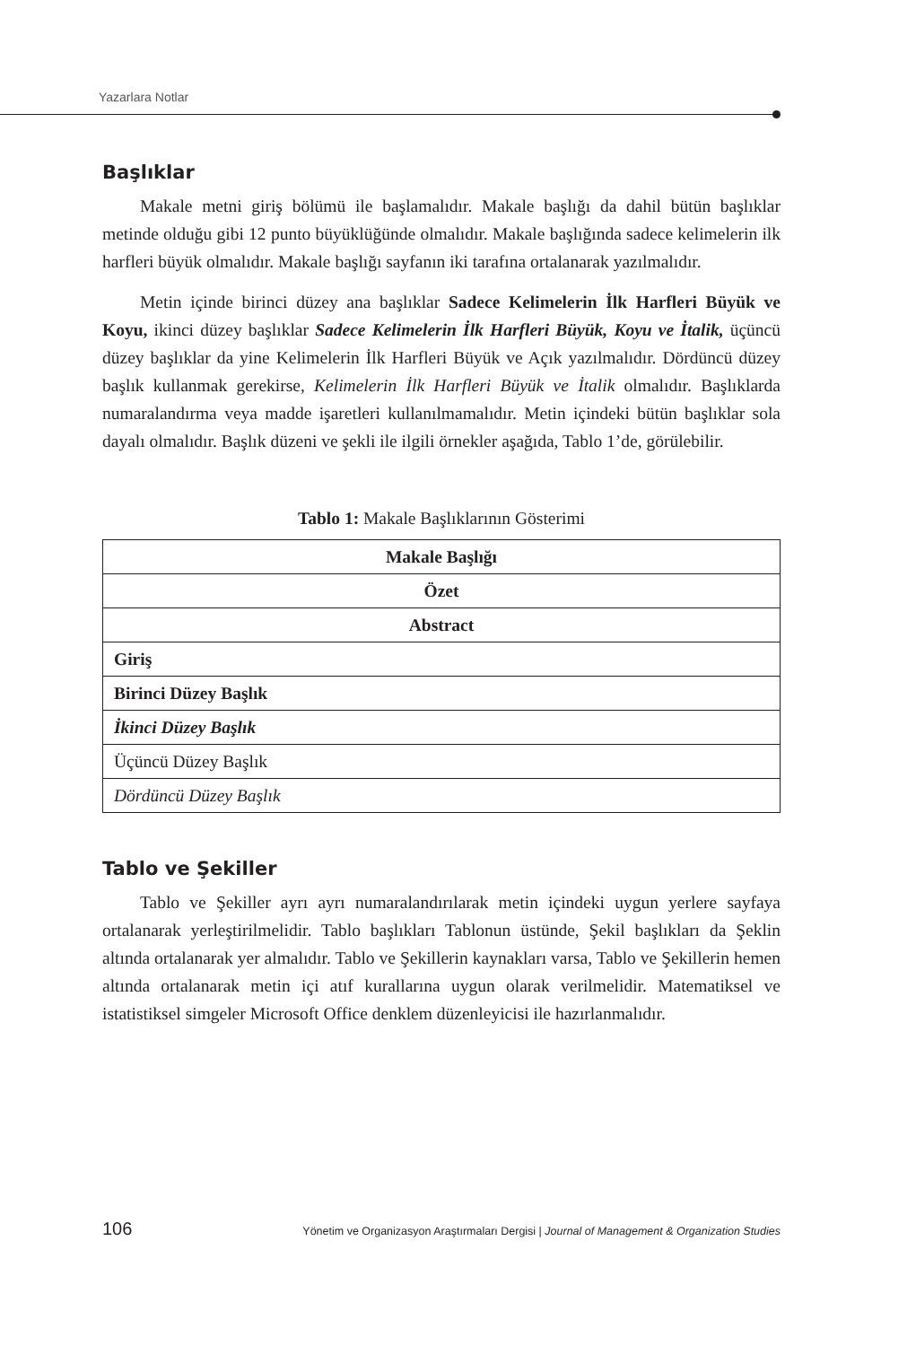Yazarlara Notlar
Başlıklar
Makale metni giriş bölümü ile başlamalıdır. Makale başlığı da dahil bütün başlıklar metinde olduğu gibi 12 punto büyüklüğünde olmalıdır. Makale başlığında sadece kelimelerin ilk harfleri büyük olmalıdır. Makale başlığı sayfanın iki tarafına ortalanarak yazılmalıdır.
Metin içinde birinci düzey ana başlıklar Sadece Kelimelerin İlk Harfleri Büyük ve Koyu, ikinci düzey başlıklar Sadece Kelimelerin İlk Harfleri Büyük, Koyu ve İtalik, üçüncü düzey başlıklar da yine Kelimelerin İlk Harfleri Büyük ve Açık yazılmalıdır. Dördüncü düzey başlık kullanmak gerekirse, Kelimelerin İlk Harfleri Büyük ve İtalik olmalıdır. Başlıklarda numaralandırma veya madde işaretleri kullanılmamalıdır. Metin içindeki bütün başlıklar sola dayalı olmalıdır. Başlık düzeni ve şekli ile ilgili örnekler aşağıda, Tablo 1’de, görülebilir.
Tablo 1: Makale Başlıklarının Gösterimi
| Makale Başlığı |
| Özet |
| Abstract |
| Giriş |
| Birinci Düzey Başlık |
| İkinci Düzey Başlık |
| Üçüncü Düzey Başlık |
| Dördüncü Düzey Başlık |
Tablo ve Şekiller
Tablo ve Şekiller ayrı ayrı numaralandırılarak metin içindeki uygun yerlere sayfaya ortalanarak yerleştirilmelidir. Tablo başlıkları Tablonun üstünde, Şekil başlıkları da Şeklin altında ortalanarak yer almalıdır. Tablo ve Şekillerin kaynakları varsa, Tablo ve Şekillerin hemen altında ortalanarak metin içi atıf kurallarına uygun olarak verilmelidir. Matematiksel ve istatistiksel simgeler Microsoft Office denklem düzenleyicisi ile hazırlanmalıdır.
106 Yönetim ve Organizasyon Araştırmaları Dergisi | Journal of Management & Organization Studies